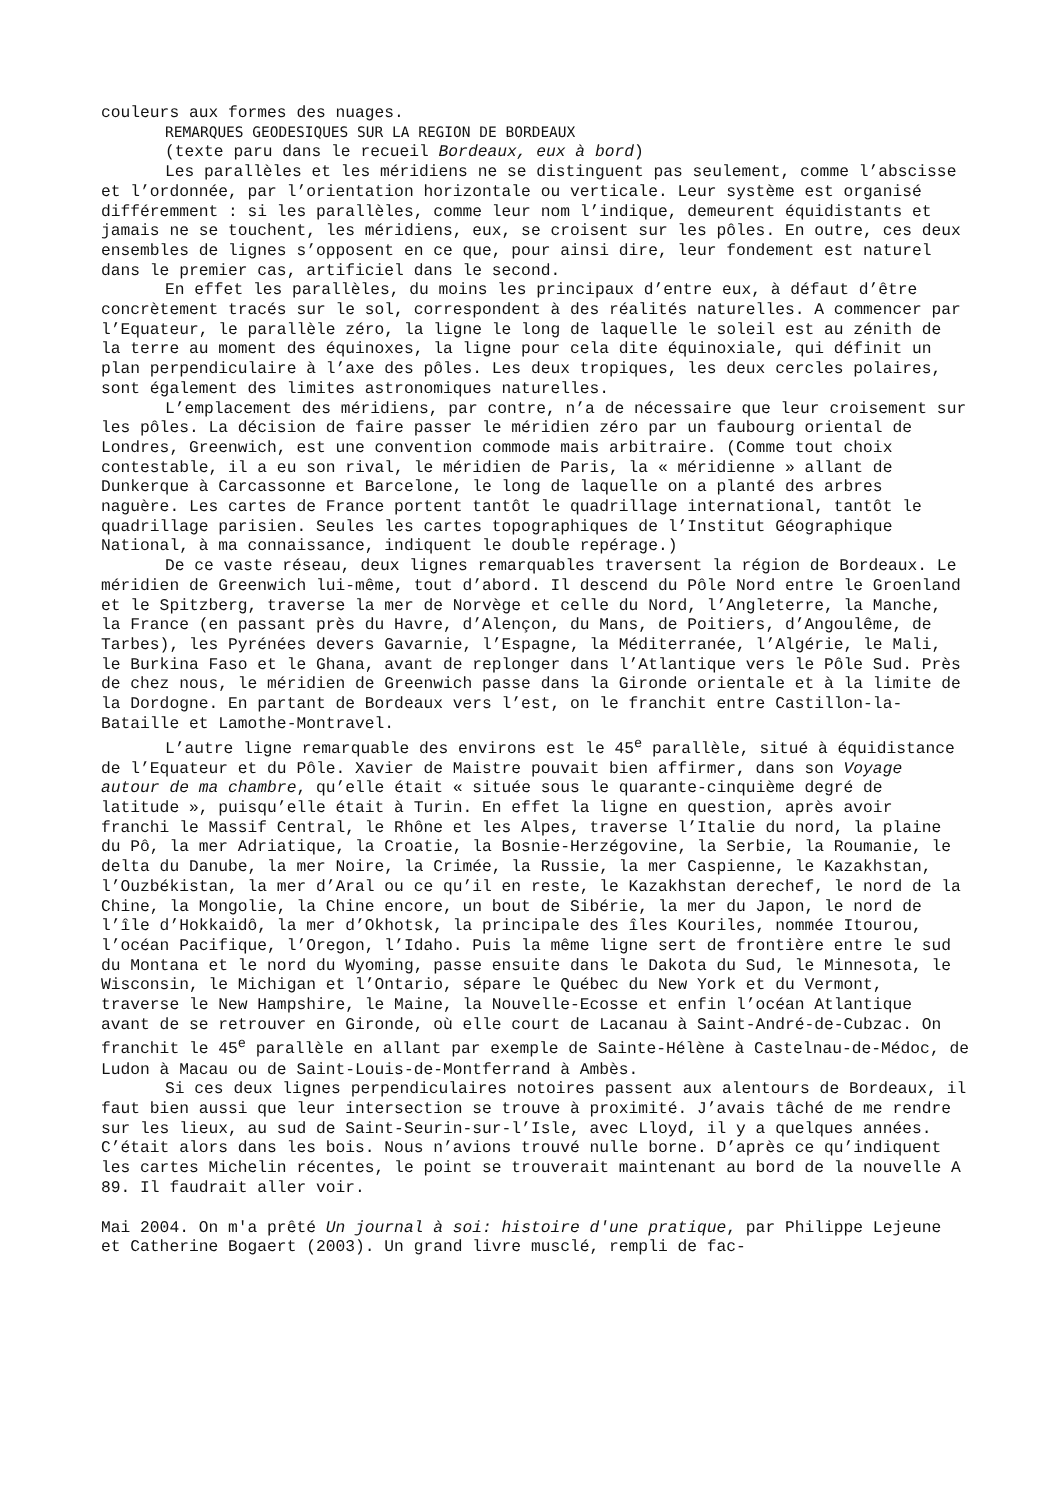couleurs aux formes des nuages.
REMARQUES GEODESIQUES SUR LA REGION DE BORDEAUX
(texte paru dans le recueil Bordeaux, eux à bord)
Les parallèles et les méridiens ne se distinguent pas seulement, comme l’abscisse et l’ordonnée, par l’orientation horizontale ou verticale. Leur système est organisé différemment : si les parallèles, comme leur nom l’indique, demeurent équidistants et jamais ne se touchent, les méridiens, eux, se croisent sur les pôles. En outre, ces deux ensembles de lignes s’opposent en ce que, pour ainsi dire, leur fondement est naturel dans le premier cas, artificiel dans le second.
En effet les parallèles, du moins les principaux d’entre eux, à défaut d’être concrètement tracés sur le sol, correspondent à des réalités naturelles. A commencer par l’Equateur, le parallèle zéro, la ligne le long de laquelle le soleil est au zénith de la terre au moment des équinoxes, la ligne pour cela dite équinoxiale, qui définit un plan perpendiculaire à l’axe des pôles. Les deux tropiques, les deux cercles polaires, sont également des limites astronomiques naturelles.
L’emplacement des méridiens, par contre, n’a de nécessaire que leur croisement sur les pôles. La décision de faire passer le méridien zéro par un faubourg oriental de Londres, Greenwich, est une convention commode mais arbitraire. (Comme tout choix contestable, il a eu son rival, le méridien de Paris, la « méridienne » allant de Dunkerque à Carcassonne et Barcelone, le long de laquelle on a planté des arbres naguère. Les cartes de France portent tantôt le quadrillage international, tantôt le quadrillage parisien. Seules les cartes topographiques de l’Institut Géographique National, à ma connaissance, indiquent le double repérage.)
De ce vaste réseau, deux lignes remarquables traversent la région de Bordeaux. Le méridien de Greenwich lui-même, tout d’abord. Il descend du Pôle Nord entre le Groenland et le Spitzberg, traverse la mer de Norvège et celle du Nord, l’Angleterre, la Manche, la France (en passant près du Havre, d’Alençon, du Mans, de Poitiers, d’Angoulême, de Tarbes), les Pyrénées devers Gavarnie, l’Espagne, la Méditerranée, l’Algérie, le Mali, le Burkina Faso et le Ghana, avant de replonger dans l’Atlantique vers le Pôle Sud. Près de chez nous, le méridien de Greenwich passe dans la Gironde orientale et à la limite de la Dordogne. En partant de Bordeaux vers l’est, on le franchit entre Castillon-la-Bataille et Lamothe-Montravel.
L’autre ligne remarquable des environs est le 45<sup>e</sup> parallèle, situé à équidistance de l’Equateur et du Pôle. Xavier de Maistre pouvait bien affirmer, dans son Voyage autour de ma chambre, qu’elle était « située sous le quarante-cinquième degré de latitude », puisqu’elle était à Turin. En effet la ligne en question, après avoir franchi le Massif Central, le Rhône et les Alpes, traverse l’Italie du nord, la plaine du Pô, la mer Adriatique, la Croatie, la Bosnie-Herzégovine, la Serbie, la Roumanie, le delta du Danube, la mer Noire, la Crimée, la Russie, la mer Caspienne, le Kazakhstan, l’Ouzbékistan, la mer d’Aral ou ce qu’il en reste, le Kazakhstan derechef, le nord de la Chine, la Mongolie, la Chine encore, un bout de Sibérie, la mer du Japon, le nord de l’île d’Hokkaidô, la mer d’Okhotsk, la principale des îles Kouriles, nommée Itourou, l’océan Pacifique, l’Oregon, l’Idaho. Puis la même ligne sert de frontière entre le sud du Montana et le nord du Wyoming, passe ensuite dans le Dakota du Sud, le Minnesota, le Wisconsin, le Michigan et l’Ontario, sépare le Québec du New York et du Vermont, traverse le New Hampshire, le Maine, la Nouvelle-Ecosse et enfin l’océan Atlantique avant de se retrouver en Gironde, où elle court de Lacanau à Saint-André-de-Cubzac. On franchit le 45<sup>e</sup> parallèle en allant par exemple de Sainte-Hélène à Castelnau-de-Médoc, de Ludon à Macau ou de Saint-Louis-de-Montferrand à Ambès.
Si ces deux lignes perpendiculaires notoires passent aux alentours de Bordeaux, il faut bien aussi que leur intersection se trouve à proximité. J’avais tâché de me rendre sur les lieux, au sud de Saint-Seurin-sur-l’Isle, avec Lloyd, il y a quelques années. C’était alors dans les bois. Nous n’avions trouvé nulle borne. D’après ce qu’indiquent les cartes Michelin récentes, le point se trouverait maintenant au bord de la nouvelle A 89. Il faudrait aller voir.
Mai 2004. On m'a prêté Un journal à soi: histoire d'une pratique, par Philippe Lejeune et Catherine Bogaert (2003). Un grand livre musclé, rempli de fac-